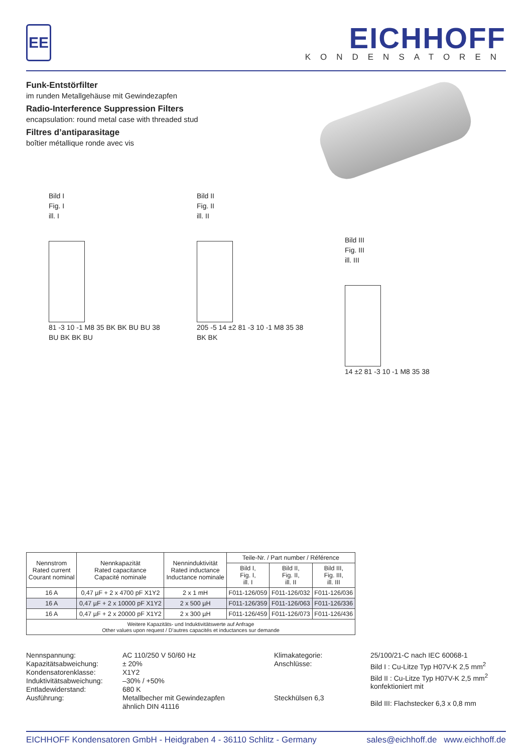EE
EICHHOFF
KONDENSATOREN
Funk-Entstörfilter
im runden Metallgehäuse mit Gewindezapfen
Radio-Interference Suppression Filters
encapsulation: round metal case with threaded stud
Filtres d’antiparasitage
boîtier métallique ronde avec vis
Bild I
Fig. I
ill. I
81 ‑3 10 ‑1 M8 35 BK BK BU BU 38
BU BK BK BU
Bild II
Fig. II
ill. II
205 ‑5 14 ±2 81 ‑3 10 ‑1 M8 35 38
BK BK
Bild III
Fig. III
ill. III
14 ±2 81 ‑3 10 ‑1 M8 35 38
| Nennstrom Rated current Courant nominal | Nennkapazität Rated capacitance Capacité nominale | Nenninduktivität Rated inductance Inductance nominale | Teile-Nr. / Part number / Référence | | |
| --- | --- | --- | --- | --- | --- |
| | | | Bild I, Fig. I, ill. I | Bild II, Fig. II, ill. II | Bild III, Fig. III, ill. III |
| 16 A | 0,47 µF + 2 x 4700 pF X1Y2 | 2 x 1 mH | F011-126/059 | F011-126/032 | F011-126/036 |
| 16 A | 0,47 µF + 2 x 10000 pF X1Y2 | 2 x 500 µH | F011-126/359 | F011-126/063 | F011-126/336 |
| 16 A | 0,47 µF + 2 x 20000 pF X1Y2 | 2 x 300 µH | F011-126/459 | F011-126/073 | F011-126/436 |
| Weitere Kapazitäts- und Induktivitätswerte auf Anfrage Other values upon request / D’autres capacités et inductances sur demande | | | | | |
Nennspannung: Kapazitätsabweichung: Kondensatorenklasse: Induktivitätsabweichung: Entladewiderstand: Ausführung:
AC 110/250 V 50/60 Hz ± 20% X1Y2 –30% / +50% 680 K Metallbecher mit Gewindezapfen ähnlich DIN 41116
Klimakategorie: Anschlüsse: Steckhülsen 6,3
25/100/21-C nach IEC 60068-1 Bild I : Cu-Litze Typ H07V-K 2,5 mm<sup>2</sup> Bild II : Cu-Litze Typ H07V-K 2,5 mm<sup>2</sup> konfektioniert mit Bild III: Flachstecker 6,3 x 0,8 mm
EICHHOFF Kondensatoren GmbH - Heidgraben 4 - 36110 Schlitz - Germany sales@eichhoff.de www.eichhoff.de